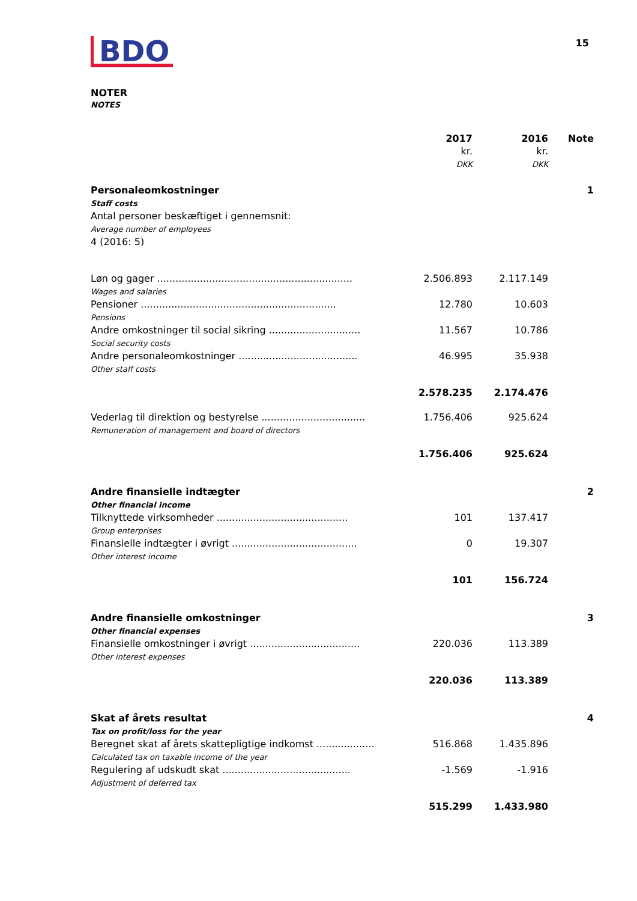BDO
15
NOTER
NOTES
| | 2017 kr. DKK | 2016 kr. DKK | Note |
| Personaleomkostninger Staff costs Antal personer beskæftiget i gennemsnit: Average number of employees 4 (2016: 5) | | | 1 |
| Løn og gager ................................................................ Wages and salaries | 2.506.893 | 2.117.149 | |
| Pensioner ................................................................ Pensions | 12.780 | 10.603 | |
| Andre omkostninger til social sikring .............................. Social security costs | 11.567 | 10.786 | |
| Andre personaleomkostninger ....................................... Other staff costs | 46.995 | 35.938 | |
| | 2.578.235 | 2.174.476 | |
| Vederlag til direktion og bestyrelse .................................. Remuneration of management and board of directors | 1.756.406 | 925.624 | |
| | 1.756.406 | 925.624 | |
| Andre finansielle indtægter Other financial income | | | 2 |
| Tilknyttede virksomheder ........................................... Group enterprises | 101 | 137.417 | |
| Finansielle indtægter i øvrigt ......................................... Other interest income | 0 | 19.307 | |
| | 101 | 156.724 | |
| Andre finansielle omkostninger Other financial expenses | | | 3 |
| Finansielle omkostninger i øvrigt .................................... Other interest expenses | 220.036 | 113.389 | |
| | 220.036 | 113.389 | |
| Skat af årets resultat Tax on profit/loss for the year | | | 4 |
| Beregnet skat af årets skattepligtige indkomst ................... Calculated tax on taxable income of the year | 516.868 | 1.435.896 | |
| Regulering af udskudt skat .......................................... Adjustment of deferred tax | -1.569 | -1.916 | |
| | 515.299 | 1.433.980 | |